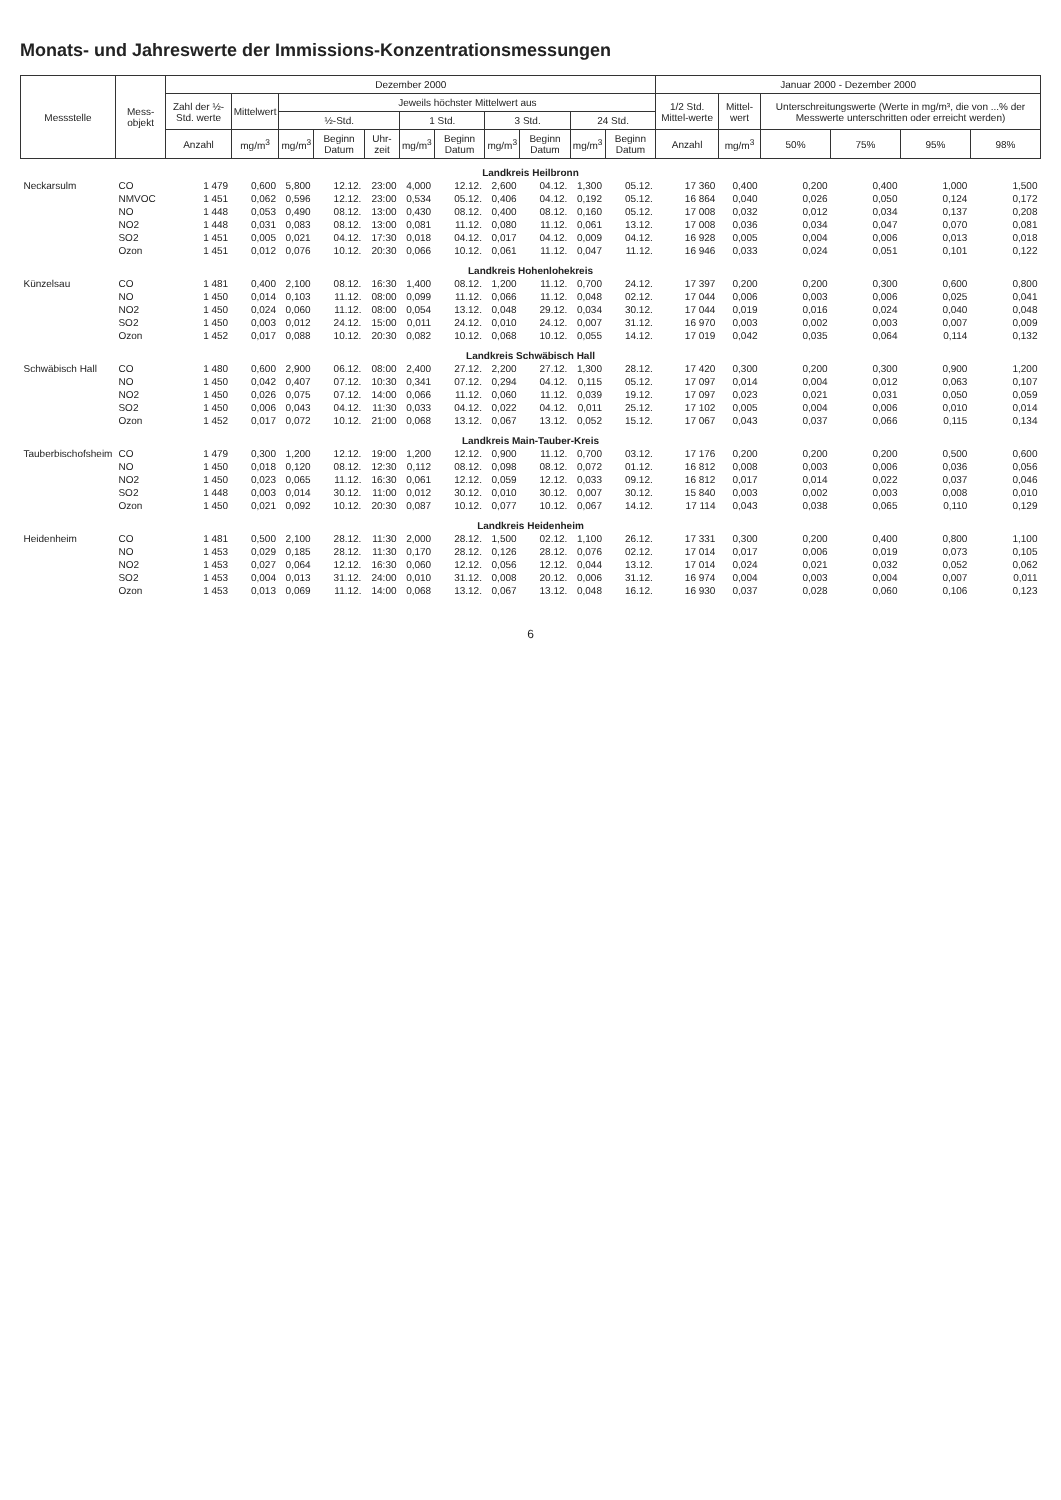Monats- und Jahreswerte der Immissions-Konzentrationsmessungen
| Messstelle | Mess-objekt | Dezember 2000 | | | | | | | | | | | Januar 2000 - Dezember 2000 | | | | | |
| --- | --- | --- | --- | --- | --- | --- | --- | --- | --- | --- | --- | --- | --- | --- | --- | --- | --- | --- |
| | | Zahl der ½-Std. werte | Mittelwert | Jeweils höchster Mittelwert aus | | | | | | | | | 1/2 Std. Mittel-werte | Mittel-wert | Unterschreitungswerte (Werte in mg/m³, die von ...% der Messwerte unterschritten oder erreicht werden) | | | |
| | | | | ½-Std. | | | 1 Std. | | 3 Std. | | 24 Std. | | | | | | | |
| | | Anzahl | mg/m<sup>3</sup> | mg/m<sup>3</sup> | Beginn Datum | Uhr-zeit | mg/m<sup>3</sup> | Beginn Datum | mg/m<sup>3</sup> | Beginn Datum | mg/m<sup>3</sup> | Beginn Datum | Anzahl | mg/m<sup>3</sup> | 50% | 75% | 95% | 98% |
| Landkreis Heilbronn | | | | | | | | | | | | | | | | | | |
| Neckarsulm | CO | 1 479 | 0,600 | 5,800 | 12.12. | 23:00 | 4,000 | 12.12. | 2,600 | 04.12. | 1,300 | 05.12. | 17 360 | 0,400 | 0,200 | 0,400 | 1,000 | 1,500 |
| | NMVOC | 1 451 | 0,062 | 0,596 | 12.12. | 23:00 | 0,534 | 05.12. | 0,406 | 04.12. | 0,192 | 05.12. | 16 864 | 0,040 | 0,026 | 0,050 | 0,124 | 0,172 |
| | NO | 1 448 | 0,053 | 0,490 | 08.12. | 13:00 | 0,430 | 08.12. | 0,400 | 08.12. | 0,160 | 05.12. | 17 008 | 0,032 | 0,012 | 0,034 | 0,137 | 0,208 |
| | NO2 | 1 448 | 0,031 | 0,083 | 08.12. | 13:00 | 0,081 | 11.12. | 0,080 | 11.12. | 0,061 | 13.12. | 17 008 | 0,036 | 0,034 | 0,047 | 0,070 | 0,081 |
| | SO2 | 1 451 | 0,005 | 0,021 | 04.12. | 17:30 | 0,018 | 04.12. | 0,017 | 04.12. | 0,009 | 04.12. | 16 928 | 0,005 | 0,004 | 0,006 | 0,013 | 0,018 |
| | Ozon | 1 451 | 0,012 | 0,076 | 10.12. | 20:30 | 0,066 | 10.12. | 0,061 | 11.12. | 0,047 | 11.12. | 16 946 | 0,033 | 0,024 | 0,051 | 0,101 | 0,122 |
| Landkreis Hohenlohekreis | | | | | | | | | | | | | | | | | | |
| Künzelsau | CO | 1 481 | 0,400 | 2,100 | 08.12. | 16:30 | 1,400 | 08.12. | 1,200 | 11.12. | 0,700 | 24.12. | 17 397 | 0,200 | 0,200 | 0,300 | 0,600 | 0,800 |
| | NO | 1 450 | 0,014 | 0,103 | 11.12. | 08:00 | 0,099 | 11.12. | 0,066 | 11.12. | 0,048 | 02.12. | 17 044 | 0,006 | 0,003 | 0,006 | 0,025 | 0,041 |
| | NO2 | 1 450 | 0,024 | 0,060 | 11.12. | 08:00 | 0,054 | 13.12. | 0,048 | 29.12. | 0,034 | 30.12. | 17 044 | 0,019 | 0,016 | 0,024 | 0,040 | 0,048 |
| | SO2 | 1 450 | 0,003 | 0,012 | 24.12. | 15:00 | 0,011 | 24.12. | 0,010 | 24.12. | 0,007 | 31.12. | 16 970 | 0,003 | 0,002 | 0,003 | 0,007 | 0,009 |
| | Ozon | 1 452 | 0,017 | 0,088 | 10.12. | 20:30 | 0,082 | 10.12. | 0,068 | 10.12. | 0,055 | 14.12. | 17 019 | 0,042 | 0,035 | 0,064 | 0,114 | 0,132 |
| Landkreis Schwäbisch Hall | | | | | | | | | | | | | | | | | | |
| Schwäbisch Hall | CO | 1 480 | 0,600 | 2,900 | 06.12. | 08:00 | 2,400 | 27.12. | 2,200 | 27.12. | 1,300 | 28.12. | 17 420 | 0,300 | 0,200 | 0,300 | 0,900 | 1,200 |
| | NO | 1 450 | 0,042 | 0,407 | 07.12. | 10:30 | 0,341 | 07.12. | 0,294 | 04.12. | 0,115 | 05.12. | 17 097 | 0,014 | 0,004 | 0,012 | 0,063 | 0,107 |
| | NO2 | 1 450 | 0,026 | 0,075 | 07.12. | 14:00 | 0,066 | 11.12. | 0,060 | 11.12. | 0,039 | 19.12. | 17 097 | 0,023 | 0,021 | 0,031 | 0,050 | 0,059 |
| | SO2 | 1 450 | 0,006 | 0,043 | 04.12. | 11:30 | 0,033 | 04.12. | 0,022 | 04.12. | 0,011 | 25.12. | 17 102 | 0,005 | 0,004 | 0,006 | 0,010 | 0,014 |
| | Ozon | 1 452 | 0,017 | 0,072 | 10.12. | 21:00 | 0,068 | 13.12. | 0,067 | 13.12. | 0,052 | 15.12. | 17 067 | 0,043 | 0,037 | 0,066 | 0,115 | 0,134 |
| Landkreis Main-Tauber-Kreis | | | | | | | | | | | | | | | | | | |
| Tauberbischofsheim | CO | 1 479 | 0,300 | 1,200 | 12.12. | 19:00 | 1,200 | 12.12. | 0,900 | 11.12. | 0,700 | 03.12. | 17 176 | 0,200 | 0,200 | 0,200 | 0,500 | 0,600 |
| | NO | 1 450 | 0,018 | 0,120 | 08.12. | 12:30 | 0,112 | 08.12. | 0,098 | 08.12. | 0,072 | 01.12. | 16 812 | 0,008 | 0,003 | 0,006 | 0,036 | 0,056 |
| | NO2 | 1 450 | 0,023 | 0,065 | 11.12. | 16:30 | 0,061 | 12.12. | 0,059 | 12.12. | 0,033 | 09.12. | 16 812 | 0,017 | 0,014 | 0,022 | 0,037 | 0,046 |
| | SO2 | 1 448 | 0,003 | 0,014 | 30.12. | 11:00 | 0,012 | 30.12. | 0,010 | 30.12. | 0,007 | 30.12. | 15 840 | 0,003 | 0,002 | 0,003 | 0,008 | 0,010 |
| | Ozon | 1 450 | 0,021 | 0,092 | 10.12. | 20:30 | 0,087 | 10.12. | 0,077 | 10.12. | 0,067 | 14.12. | 17 114 | 0,043 | 0,038 | 0,065 | 0,110 | 0,129 |
| Landkreis Heidenheim | | | | | | | | | | | | | | | | | | |
| Heidenheim | CO | 1 481 | 0,500 | 2,100 | 28.12. | 11:30 | 2,000 | 28.12. | 1,500 | 02.12. | 1,100 | 26.12. | 17 331 | 0,300 | 0,200 | 0,400 | 0,800 | 1,100 |
| | NO | 1 453 | 0,029 | 0,185 | 28.12. | 11:30 | 0,170 | 28.12. | 0,126 | 28.12. | 0,076 | 02.12. | 17 014 | 0,017 | 0,006 | 0,019 | 0,073 | 0,105 |
| | NO2 | 1 453 | 0,027 | 0,064 | 12.12. | 16:30 | 0,060 | 12.12. | 0,056 | 12.12. | 0,044 | 13.12. | 17 014 | 0,024 | 0,021 | 0,032 | 0,052 | 0,062 |
| | SO2 | 1 453 | 0,004 | 0,013 | 31.12. | 24:00 | 0,010 | 31.12. | 0,008 | 20.12. | 0,006 | 31.12. | 16 974 | 0,004 | 0,003 | 0,004 | 0,007 | 0,011 |
| | Ozon | 1 453 | 0,013 | 0,069 | 11.12. | 14:00 | 0,068 | 13.12. | 0,067 | 13.12. | 0,048 | 16.12. | 16 930 | 0,037 | 0,028 | 0,060 | 0,106 | 0,123 |
6